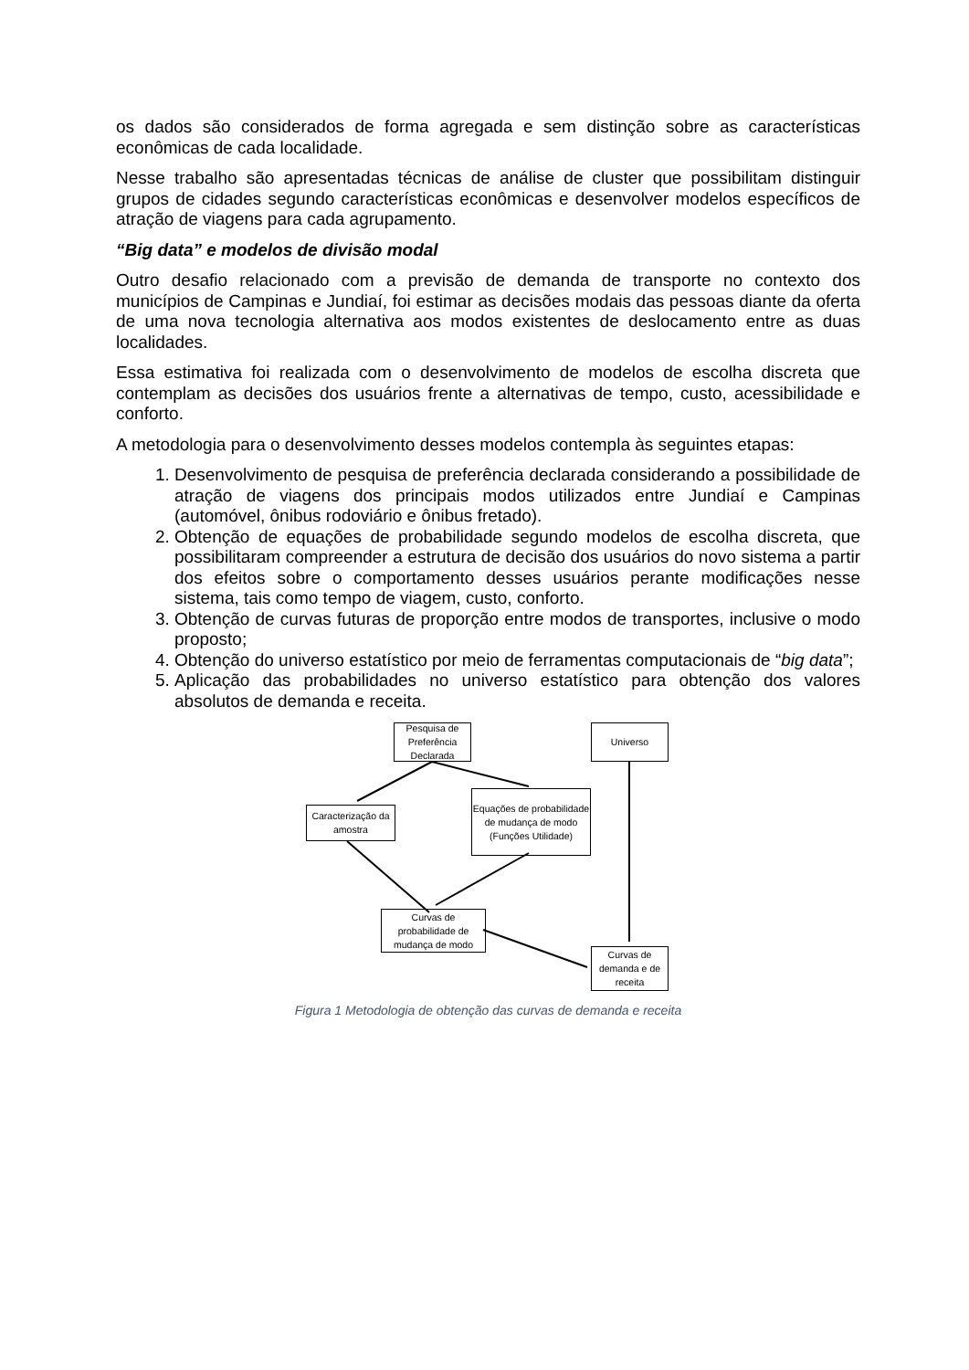os dados são considerados de forma agregada e sem distinção sobre as características econômicas de cada localidade.
Nesse trabalho são apresentadas técnicas de análise de cluster que possibilitam distinguir grupos de cidades segundo características econômicas e desenvolver modelos específicos de atração de viagens para cada agrupamento.
“Big data” e modelos de divisão modal
Outro desafio relacionado com a previsão de demanda de transporte no contexto dos municípios de Campinas e Jundiaí, foi estimar as decisões modais das pessoas diante da oferta de uma nova tecnologia alternativa aos modos existentes de deslocamento entre as duas localidades.
Essa estimativa foi realizada com o desenvolvimento de modelos de escolha discreta que contemplam as decisões dos usuários frente a alternativas de tempo, custo, acessibilidade e conforto.
A metodologia para o desenvolvimento desses modelos contempla às seguintes etapas:
1. Desenvolvimento de pesquisa de preferência declarada considerando a possibilidade de atração de viagens dos principais modos utilizados entre Jundiaí e Campinas (automóvel, ônibus rodoviário e ônibus fretado).
2. Obtenção de equações de probabilidade segundo modelos de escolha discreta, que possibilitaram compreender a estrutura de decisão dos usuários do novo sistema a partir dos efeitos sobre o comportamento desses usuários perante modificações nesse sistema, tais como tempo de viagem, custo, conforto.
3. Obtenção de curvas futuras de proporção entre modos de transportes, inclusive o modo proposto;
4. Obtenção do universo estatístico por meio de ferramentas computacionais de “big data”;
5. Aplicação das probabilidades no universo estatístico para obtenção dos valores absolutos de demanda e receita.
Pesquisa de Preferência Declarada
Universo
Caracterização da amostra
Equações de probabilidade de mudança de modo (Funções Utilidade)
Curvas de probabilidade de mudança de modo
Curvas de demanda e de receita
Figura 1 Metodologia de obtenção das curvas de demanda e receita